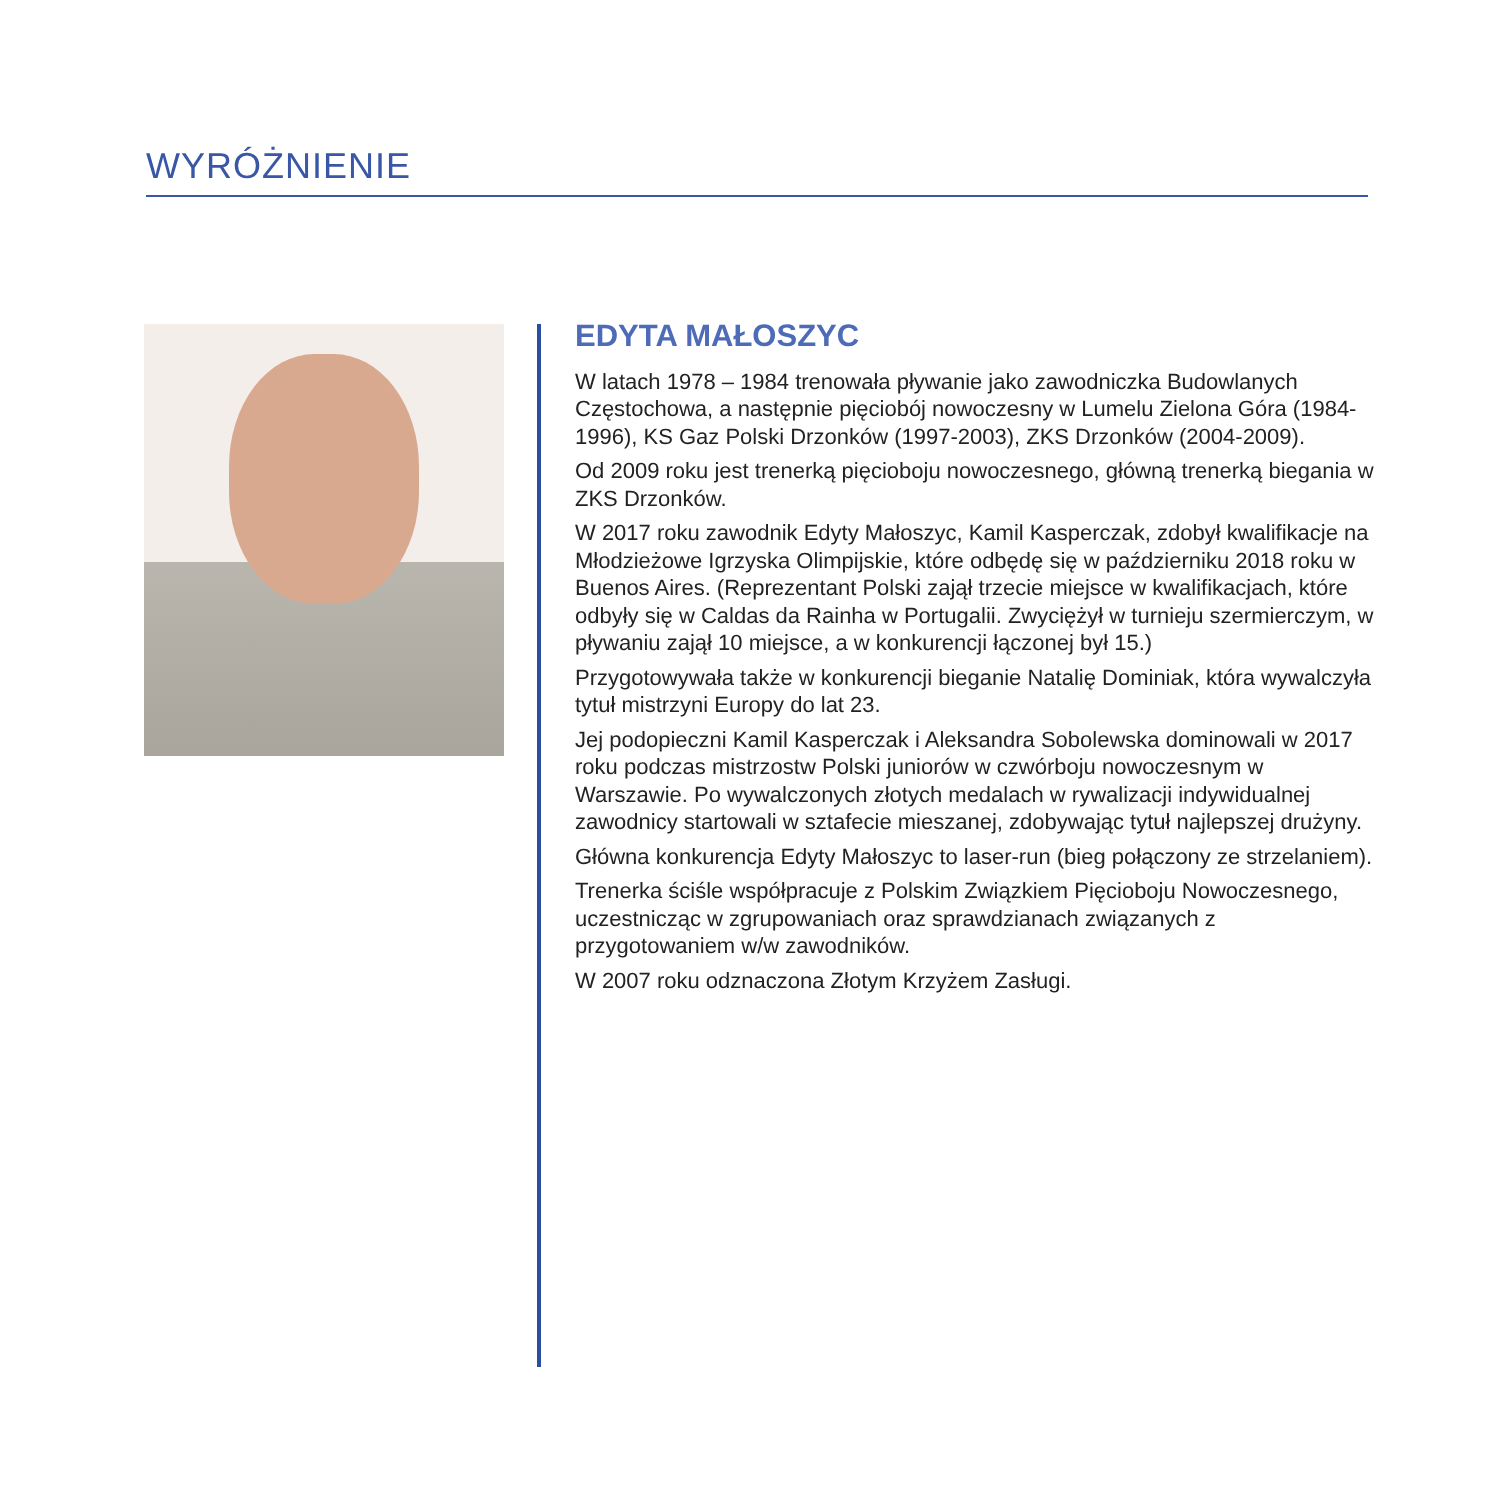WYRÓŻNIENIE
EDYTA MAŁOSZYC
W latach 1978 – 1984 trenowała pływanie jako zawodniczka Budowlanych Częstochowa, a następnie pięciobój nowoczesny w Lumelu Zielona Góra (1984-1996), KS Gaz Polski Drzonków (1997-2003), ZKS Drzonków (2004-2009).
Od 2009 roku jest trenerką pięcioboju nowoczesnego, główną trenerką biegania w ZKS Drzonków.
W 2017 roku zawodnik Edyty Małoszyc, Kamil Kasperczak, zdobył kwalifikacje na Młodzieżowe Igrzyska Olimpijskie, które odbędę się w październiku 2018 roku w Buenos Aires. (Reprezentant Polski zajął trzecie miejsce w kwalifikacjach, które odbyły się w Caldas da Rainha w Portugalii. Zwyciężył w turnieju szermierczym, w pływaniu zajął 10 miejsce, a w konkurencji łączonej był 15.)
Przygotowywała także w konkurencji bieganie Natalię Dominiak, która wywalczyła tytuł mistrzyni Europy do lat 23.
Jej podopieczni Kamil Kasperczak i Aleksandra Sobolewska dominowali w 2017 roku podczas mistrzostw Polski juniorów w czwórboju nowoczesnym w Warszawie. Po wywalczonych złotych medalach w rywalizacji indywidualnej zawodnicy startowali w sztafecie mieszanej, zdobywając tytuł najlepszej drużyny.
Główna konkurencja Edyty Małoszyc to laser-run (bieg połączony ze strzelaniem).
Trenerka ściśle współpracuje z Polskim Związkiem Pięcioboju Nowoczesnego, uczestnicząc w zgrupowaniach oraz sprawdzianach związanych z przygotowaniem w/w zawodników.
W 2007 roku odznaczona Złotym Krzyżem Zasługi.